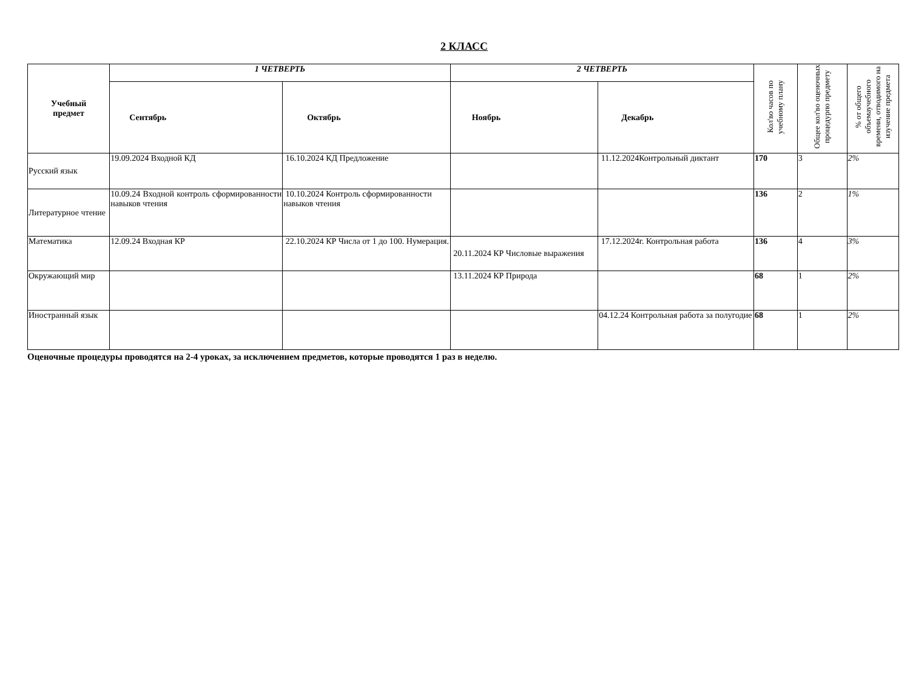2 КЛАСС
| Учебный предмет | 1 ЧЕТВЕРТЬ | | 2 ЧЕТВЕРТЬ | | Кол'во часов по учебному плану | Общее кол'во оценочных процедурпо предмету | % от общего объемаучебного времени, отводимого на изучение предмета |
| --- | --- | --- | --- | --- | --- | --- | --- |
| | Сентябрь | Октябрь | Ноябрь | Декабрь | | | |
| Русский язык | 19.09.2024 Входной КД | 16.10.2024 КД Предложение | | 11.12.2024Контрольный диктант | 170 | 3 | 2% |
| Литературное чтение | 10.09.24 Входной контроль сформированности навыков чтения | 10.10.2024 Контроль сформированности навыков чтения | | | 136 | 2 | 1% |
| Математика | 12.09.24 Входная КР | 22.10.2024 КР Числа от 1 до 100. Нумерация. | 20.11.2024 КР Числовые выражения | 17.12.2024г. Контрольная работа | 136 | 4 | 3% |
| Окружающий мир | | | 13.11.2024 КР Природа | | 68 | 1 | 2% |
| Иностранный язык | | | | 04.12.24 Контрольная работа за полугодие | 68 | 1 | 2% |
Оценочные процедуры проводятся на 2-4 уроках, за исключением предметов, которые проводятся 1 раз в неделю.